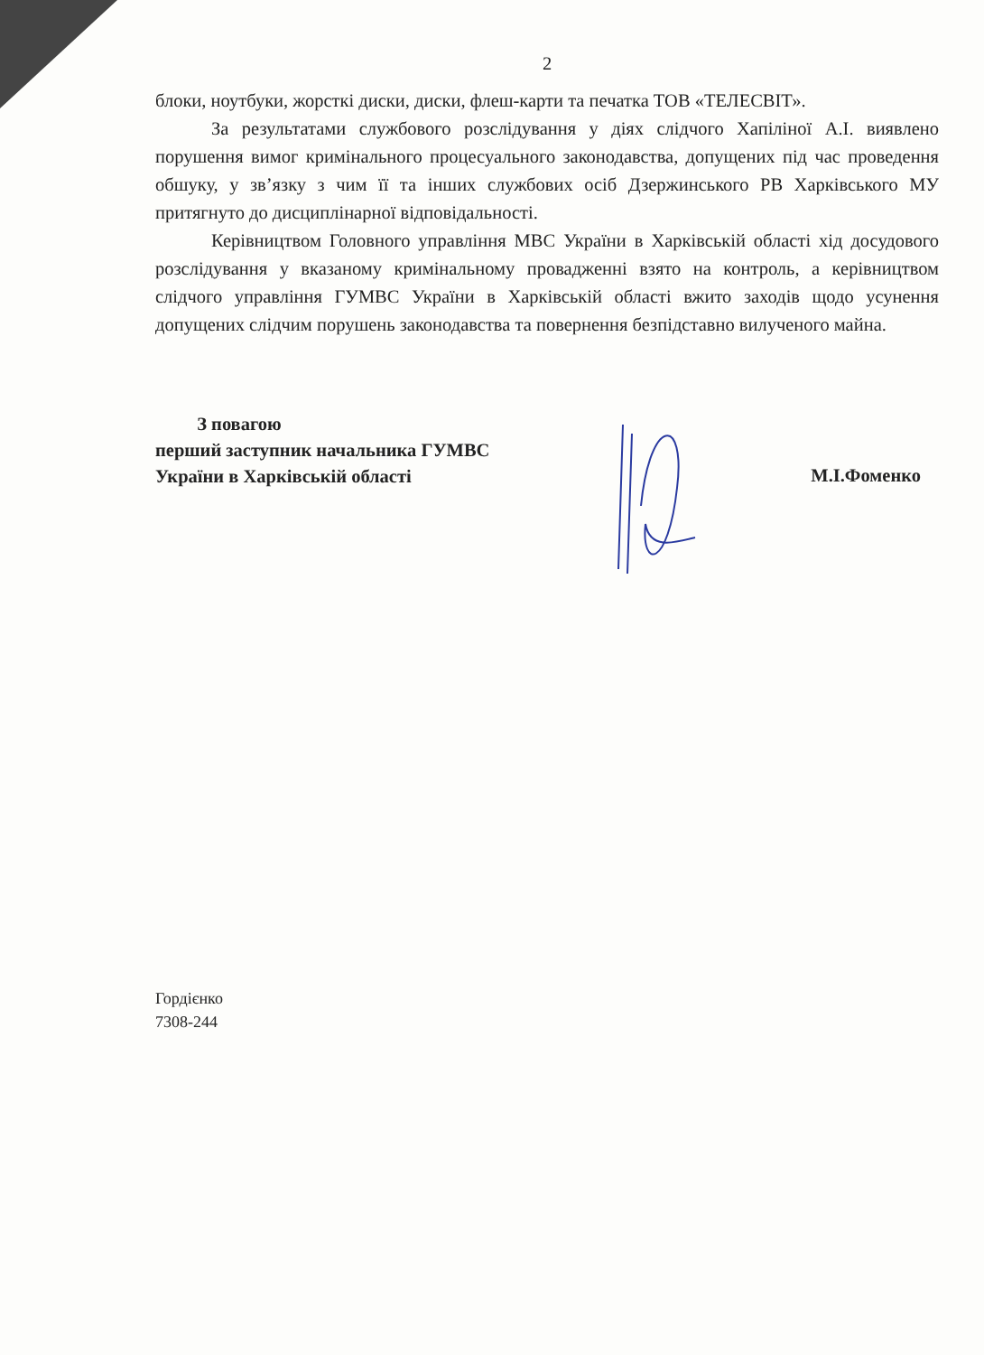2
блоки, ноутбуки, жорсткі диски, диски, флеш-карти та печатка ТОВ «ТЕЛЕСВІТ».
За результатами службового розслідування у діях слідчого Хапіліної А.І. виявлено порушення вимог кримінального процесуального законодавства, допущених під час проведення обшуку, у зв’язку з чим її та інших службових осіб Дзержинського РВ Харківського МУ притягнуто до дисциплінарної відповідальності.
Керівництвом Головного управління МВС України в Харківській області хід досудового розслідування у вказаному кримінальному провадженні взято на контроль, а керівництвом слідчого управління ГУМВС України в Харківській області вжито заходів щодо усунення допущених слідчим порушень законодавства та повернення безпідставно вилученого майна.
З повагою
перший заступник начальника ГУМВС
України в Харківській області
М.І.Фоменко
Гордієнко
7308-244